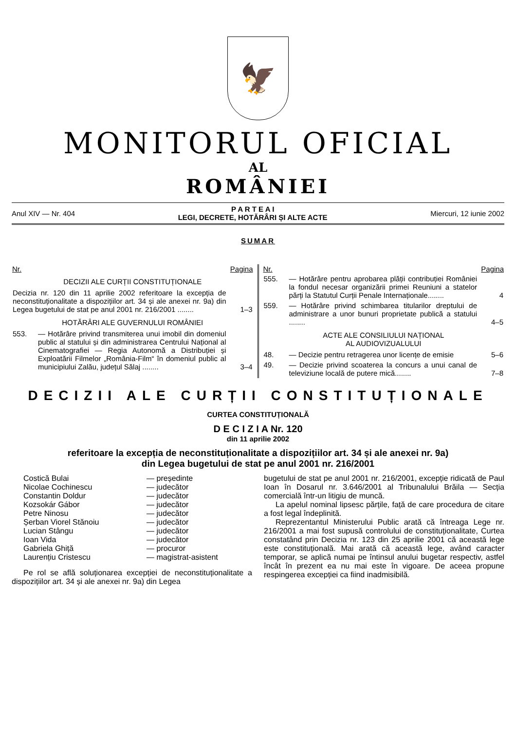🦅
MONITORUL OFICIAL
AL
ROMÂNIEI
Anul XIV — Nr. 404
P A R T E A I
LEGI, DECRETE, HOTĂRÂRI ȘI ALTE ACTE
Miercuri, 12 iunie 2002
SUMAR
| Nr. | | Pagina |
| --- | --- | --- |
| DECIZII ALE CURȚII CONSTITUȚIONALE | | |
| Decizia nr. 120 din 11 aprilie 2002 referitoare la excepția de neconstituționalitate a dispozițiilor art. 34 și ale anexei nr. 9a) din Legea bugetului de stat pe anul 2001 nr. 216/2001 ........ | | 1–3 |
| HOTĂRÂRI ALE GUVERNULUI ROMÂNIEI | | |
| 553. | — Hotărâre privind transmiterea unui imobil din domeniul public al statului și din administrarea Centrului Național al Cinematografiei — Regia Autonomă a Distribuției și Exploatării Filmelor „România-Film“ în domeniul public al municipiului Zalău, județul Sălaj ........ | 3–4 |
| Nr. | | Pagina |
| --- | --- | --- |
| 555. | — Hotărâre pentru aprobarea plății contribuției României la fondul necesar organizării primei Reuniuni a statelor părți la Statutul Curții Penale Internaționale........ | 4 |
| 559. | — Hotărâre privind schimbarea titularilor dreptului de administrare a unor bunuri proprietate publică a statului ........ | 4–5 |
| ACTE ALE CONSILIULUI NAȚIONAL AL AUDIOVIZUALULUI | | |
| 48. | — Decizie pentru retragerea unor licențe de emisie | 5–6 |
| 49. | — Decizie privind scoaterea la concurs a unui canal de televiziune locală de putere mică........ | 7–8 |
DECIZII ALE CURȚII CONSTITUȚIONALE
CURTEA CONSTITUȚIONALĂ
D E C I Z I A Nr. 120
din 11 aprilie 2002
referitoare la excepția de neconstituționalitate a dispozițiilor art. 34 și ale anexei nr. 9a)
din Legea bugetului de stat pe anul 2001 nr. 216/2001
| Costică Bulai | — președinte |
| Nicolae Cochinescu | — judecător |
| Constantin Doldur | — judecător |
| Kozsokár Gábor | — judecător |
| Petre Ninosu | — judecător |
| Șerban Viorel Stănoiu | — judecător |
| Lucian Stângu | — judecător |
| Ioan Vida | — judecător |
| Gabriela Ghiță | — procuror |
| Laurențiu Cristescu | — magistrat-asistent |
Pe rol se află soluționarea excepției de neconstituționalitate a dispozițiilor art. 34 și ale anexei nr. 9a) din Legea
bugetului de stat pe anul 2001 nr. 216/2001, excepție ridicată de Paul Ioan în Dosarul nr. 3.646/2001 al Tribunalului Brăila — Secția comercială într-un litigiu de muncă.
La apelul nominal lipsesc părțile, față de care procedura de citare a fost legal îndeplinită.
Reprezentantul Ministerului Public arată că întreaga Lege nr. 216/2001 a mai fost supusă controlului de constituționalitate, Curtea constatând prin Decizia nr. 123 din 25 aprilie 2001 că această lege este constituțională. Mai arată că această lege, având caracter temporar, se aplică numai pe întinsul anului bugetar respectiv, astfel încât în prezent ea nu mai este în vigoare. De aceea propune respingerea excepției ca fiind inadmisibilă.